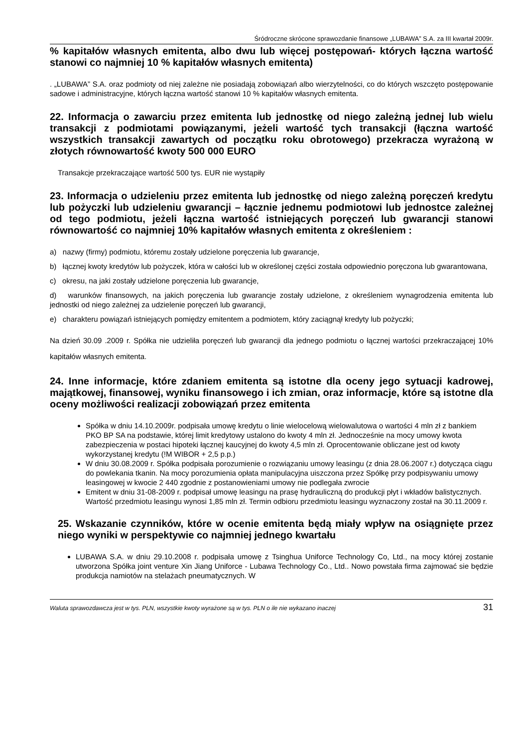Śródroczne skrócone sprawozdanie finansowe „LUBAWA” S.A. za III kwartał 2009r.
% kapitałów własnych emitenta, albo dwu lub więcej postępowań- których łączna wartość stanowi co najmniej 10 % kapitałów własnych emitenta)
. „LUBAWA” S.A. oraz podmioty od niej zależne nie posiadają zobowiązań albo wierzytelności, co do których wszczęto postępowanie sadowe i administracyjne, których łączna wartość stanowi 10 % kapitałów własnych emitenta.
22. Informacja o zawarciu przez emitenta lub jednostkę od niego zależną jednej lub wielu transakcji z podmiotami powiązanymi, jeżeli wartość tych transakcji (łączna wartość wszystkich transakcji zawartych od początku roku obrotowego) przekracza wyrażoną w złotych równowartość kwoty 500 000 EURO
Transakcje przekraczające wartość 500 tys. EUR nie wystąpiły
23. Informacja o udzieleniu przez emitenta lub jednostkę od niego zależną poręczeń kredytu lub pożyczki lub udzieleniu gwarancji – łącznie jednemu podmiotowi lub jednostce zależnej od tego podmiotu, jeżeli łączna wartość istniejących poręczeń lub gwarancji stanowi równowartość co najmniej 10% kapitałów własnych emitenta z określeniem :
a) nazwy (firmy) podmiotu, któremu zostały udzielone poręczenia lub gwarancje,
b) łącznej kwoty kredytów lub pożyczek, która w całości lub w określonej części została odpowiednio poręczona lub gwarantowana,
c) okresu, na jaki zostały udzielone poręczenia lub gwarancje,
d) warunków finansowych, na jakich poręczenia lub gwarancje zostały udzielone, z określeniem wynagrodzenia emitenta lub jednostki od niego zależnej za udzielenie poręczeń lub gwarancji,
e) charakteru powiązań istniejących pomiędzy emitentem a podmiotem, który zaciągnął kredyty lub pożyczki;
Na dzień 30.09 .2009 r. Spółka nie udzieliła poręczeń lub gwarancji dla jednego podmiotu o łącznej wartości przekraczającej 10% kapitałów własnych emitenta.
24. Inne informacje, które zdaniem emitenta są istotne dla oceny jego sytuacji kadrowej, majątkowej, finansowej, wyniku finansowego i ich zmian, oraz informacje, które są istotne dla oceny możliwości realizacji zobowiązań przez emitenta
Spółka w dniu 14.10.2009r. podpisała umowę kredytu o linie wielocelową wielowalutowa o wartości 4 mln zł z bankiem PKO BP SA na podstawie, której limit kredytowy ustalono do kwoty 4 mln zł. Jednocześnie na mocy umowy kwota zabezpieczenia w postaci hipoteki łącznej kaucyjnej do kwoty 4,5 mln zł. Oprocentowanie obliczane jest od kwoty wykorzystanej kredytu (!M WIBOR + 2,5 p.p.)
W dniu 30.08.2009 r. Spółka podpisała porozumienie o rozwiązaniu umowy leasingu (z dnia 28.06.2007 r.) dotycząca ciągu do powlekania tkanin. Na mocy porozumienia opłata manipulacyjna uiszczona przez Spółkę przy podpisywaniu umowy leasingowej w kwocie 2 440 zgodnie z postanowieniami umowy nie podlegała zwrocie
Emitent w dniu 31-08-2009 r. podpisał umowę leasingu na prasę hydrauliczną do produkcji płyt i wkładów balistycznych. Wartość przedmiotu leasingu wynosi 1,85 mln zł. Termin odbioru przedmiotu leasingu wyznaczony został na 30.11.2009 r.
25. Wskazanie czynników, które w ocenie emitenta będą miały wpływ na osiągnięte przez niego wyniki w perspektywie co najmniej jednego kwartału
LUBAWA S.A. w dniu 29.10.2008 r. podpisała umowę z Tsinghua Uniforce Technology Co, Ltd., na mocy której zostanie utworzona Spółka joint venture Xin Jiang Uniforce - Lubawa Technology Co., Ltd.. Nowo powstała firma zajmować sie będzie produkcja namiotów na stelażach pneumatycznych. W
Waluta sprawozdawcza jest w tys. PLN, wszystkie kwoty wyrażone są w tys. PLN o ile nie wykazano inaczej 31